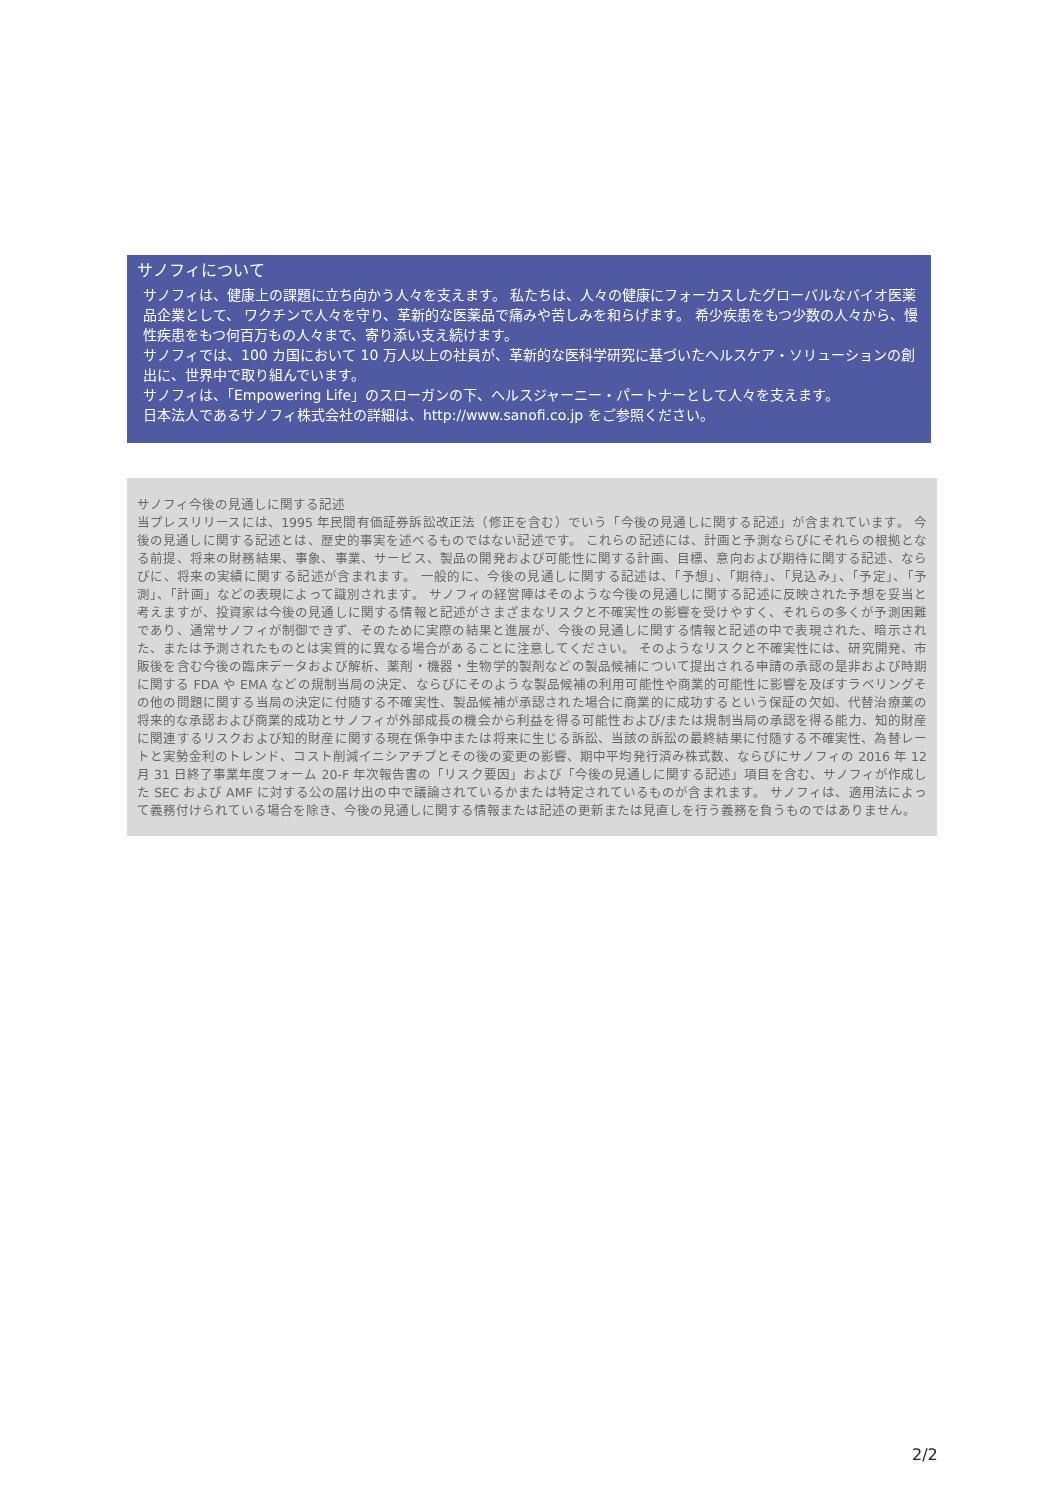サノフィについて
サノフィは、健康上の課題に立ち向かう人々を支えます。 私たちは、人々の健康にフォーカスしたグローバルなバイオ医薬品企業として、 ワクチンで人々を守り、革新的な医薬品で痛みや苦しみを和らげます。 希少疾患をもつ少数の人々から、慢性疾患をもつ何百万もの人々まで、寄り添い支え続けます。
サノフィでは、100 カ国において 10 万人以上の社員が、革新的な医科学研究に基づいたヘルスケア・ソリューションの創出に、世界中で取り組んでいます。
サノフィは、「Empowering Life」のスローガンの下、ヘルスジャーニー・パートナーとして人々を支えます。
日本法人であるサノフィ株式会社の詳細は、http://www.sanofi.co.jp をご参照ください。
サノフィ今後の見通しに関する記述
当プレスリリースには、1995 年民間有価証券訴訟改正法（修正を含む）でいう「今後の見通しに関する記述」が含まれています。 今後の見通しに関する記述とは、歴史的事実を述べるものではない記述です。 これらの記述には、計画と予測ならびにそれらの根拠となる前提、将来の財務結果、事象、事業、サービス、製品の開発および可能性に関する計画、目標、意向および期待に関する記述、ならびに、将来の実績に関する記述が含まれます。 一般的に、今後の見通しに関する記述は、「予想」、「期待」、「見込み」、「予定」、「予測」、「計画」などの表現によって識別されます。 サノフィの経営陣はそのような今後の見通しに関する記述に反映された予想を妥当と考えますが、投資家は今後の見通しに関する情報と記述がさまざまなリスクと不確実性の影響を受けやすく、それらの多くが予測困難であり、通常サノフィが制御できず、そのために実際の結果と進展が、今後の見通しに関する情報と記述の中で表現された、暗示された、または予測されたものとは実質的に異なる場合があることに注意してください。 そのようなリスクと不確実性には、研究開発、市販後を含む今後の臨床データおよび解析、薬剤・機器・生物学的製剤などの製品候補について提出される申請の承認の是非および時期に関する FDA や EMA などの規制当局の決定、ならびにそのような製品候補の利用可能性や商業的可能性に影響を及ぼすラベリングその他の問題に関する当局の決定に付随する不確実性、製品候補が承認された場合に商業的に成功するという保証の欠如、代替治療薬の将来的な承認および商業的成功とサノフィが外部成長の機会から利益を得る可能性および/または規制当局の承認を得る能力、知的財産に関連するリスクおよび知的財産に関する現在係争中または将来に生じる訴訟、当該の訴訟の最終結果に付随する不確実性、為替レートと実勢金利のトレンド、コスト削減イニシアチブとその後の変更の影響、期中平均発行済み株式数、ならびにサノフィの 2016 年 12 月 31 日終了事業年度フォーム 20-F 年次報告書の「リスク要因」および「今後の見通しに関する記述」項目を含む、サノフィが作成した SEC および AMF に対する公の届け出の中で議論されているかまたは特定されているものが含まれます。 サノフィは、適用法によって義務付けられている場合を除き、今後の見通しに関する情報または記述の更新または見直しを行う義務を負うものではありません。
2/2